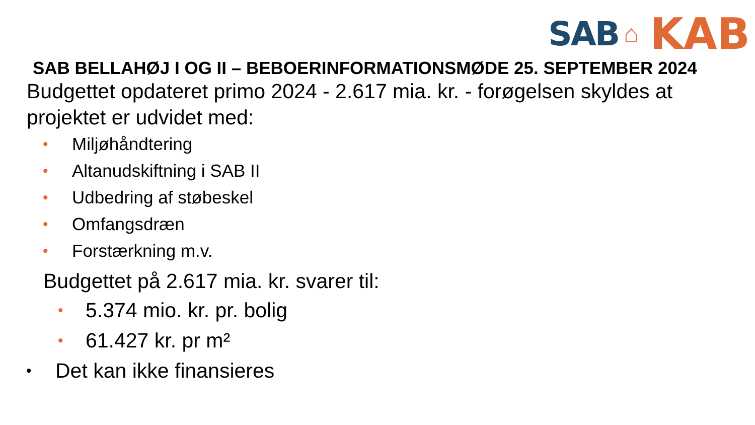SAB ⌂ KAB
SAB BELLAHØJ I OG II – BEBOERINFORMATIONSMØDE 25. SEPTEMBER 2024
Budgettet opdateret primo 2024 - 2.617 mia. kr. - forøgelsen skyldes at projektet er udvidet med:
• Miljøhåndtering
• Altanudskiftning i SAB II
• Udbedring af støbeskel
• Omfangsdræn
• Forstærkning m.v.
Budgettet på 2.617 mia. kr. svarer til:
• 5.374 mio. kr. pr. bolig
• 61.427 kr. pr m²
• Det kan ikke finansieres